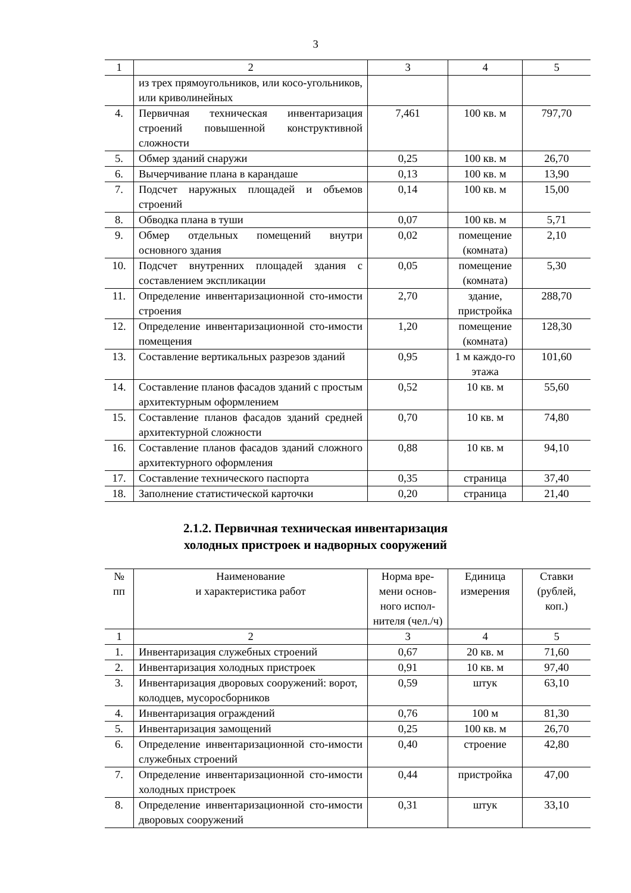3
| 1 | 2 | 3 | 4 | 5 |
| | из трех прямоугольников, или косо-угольников, или криволинейных | | | |
| 4. | Первичная техническая инвентаризация строений повышенной конструктивной сложности | 7,461 | 100 кв. м | 797,70 |
| 5. | Обмер зданий снаружи | 0,25 | 100 кв. м | 26,70 |
| 6. | Вычерчивание плана в карандаше | 0,13 | 100 кв. м | 13,90 |
| 7. | Подсчет наружных площадей и объемов строений | 0,14 | 100 кв. м | 15,00 |
| 8. | Обводка плана в туши | 0,07 | 100 кв. м | 5,71 |
| 9. | Обмер отдельных помещений внутри основного здания | 0,02 | помещение (комната) | 2,10 |
| 10. | Подсчет внутренних площадей здания с составлением экспликации | 0,05 | помещение (комната) | 5,30 |
| 11. | Определение инвентаризационной сто-имости строения | 2,70 | здание, пристройка | 288,70 |
| 12. | Определение инвентаризационной сто-имости помещения | 1,20 | помещение (комната) | 128,30 |
| 13. | Составление вертикальных разрезов зданий | 0,95 | 1 м каждо-го этажа | 101,60 |
| 14. | Составление планов фасадов зданий с простым архитектурным оформлением | 0,52 | 10 кв. м | 55,60 |
| 15. | Составление планов фасадов зданий средней архитектурной сложности | 0,70 | 10 кв. м | 74,80 |
| 16. | Составление планов фасадов зданий сложного архитектурного оформления | 0,88 | 10 кв. м | 94,10 |
| 17. | Составление технического паспорта | 0,35 | страница | 37,40 |
| 18. | Заполнение статистической карточки | 0,20 | страница | 21,40 |
2.1.2. Первичная техническая инвентаризация
холодных пристроек и надворных сооружений
| № пп | Наименование и характеристика работ | Норма вре-мени основ-ного испол-нителя (чел./ч) | Единица измерения | Ставки (рублей, коп.) |
| --- | --- | --- | --- | --- |
| 1 | 2 | 3 | 4 | 5 |
| 1. | Инвентаризация служебных строений | 0,67 | 20 кв. м | 71,60 |
| 2. | Инвентаризация холодных пристроек | 0,91 | 10 кв. м | 97,40 |
| 3. | Инвентаризация дворовых сооружений: ворот, колодцев, мусоросборников | 0,59 | штук | 63,10 |
| 4. | Инвентаризация ограждений | 0,76 | 100 м | 81,30 |
| 5. | Инвентаризация замощений | 0,25 | 100 кв. м | 26,70 |
| 6. | Определение инвентаризационной сто-имости служебных строений | 0,40 | строение | 42,80 |
| 7. | Определение инвентаризационной сто-имости холодных пристроек | 0,44 | пристройка | 47,00 |
| 8. | Определение инвентаризационной сто-имости дворовых сооружений | 0,31 | штук | 33,10 |